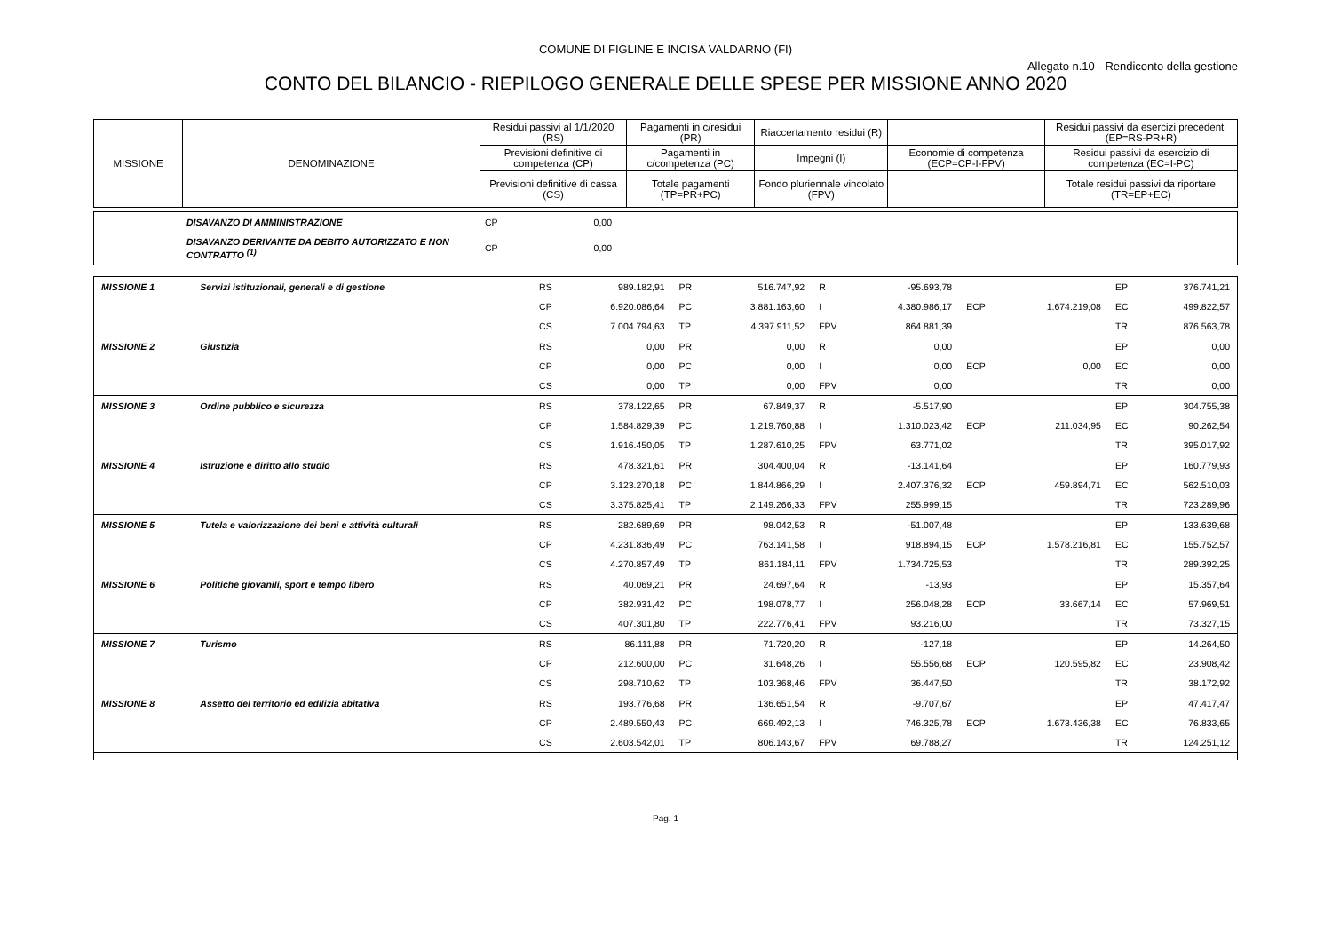COMUNE DI FIGLINE E INCISA VALDARNO (FI)
Allegato n.10 - Rendiconto della gestione
CONTO DEL BILANCIO - RIEPILOGO GENERALE DELLE SPESE PER MISSIONE ANNO 2020
| MISSIONE | DENOMINAZIONE | Residui passivi al 1/1/2020 (RS) | Pagamenti in c/residui (PR) | Riaccertamento residui (R) | | Residui passivi da esercizi precedenti (EP=RS-PR+R) |
| | | Previsioni definitive di competenza (CP) | Pagamenti in c/competenza (PC) | Impegni (I) | Economie di competenza (ECP=CP-I-FPV) | Residui passivi da esercizio di competenza (EC=I-PC) |
| | | Previsioni definitive di cassa (CS) | Totale pagamenti (TP=PR+PC) | Fondo pluriennale vincolato (FPV) | | Totale residui passivi da riportare (TR=EP+EC) |
| | DISAVANZO DI AMMINISTRAZIONE | CP | 0,00 | |
| | DISAVANZO DERIVANTE DA DEBITO AUTORIZZATO E NON CONTRATTO <sup>(1)</sup> | CP | 0,00 | |
| MISSIONE 1 | Servizi istituzionali, generali e di gestione | RS | 989.182,91 | PR | 516.747,92 | R | -95.693,78 | | | EP | 376.741,21 |
| | | CP | 6.920.086,64 | PC | 3.881.163,60 | I | 4.380.986,17 | ECP | 1.674.219,08 | EC | 499.822,57 |
| | | CS | 7.004.794,63 | TP | 4.397.911,52 | FPV | 864.881,39 | | | TR | 876.563,78 |
| MISSIONE 2 | Giustizia | RS | 0,00 | PR | 0,00 | R | 0,00 | | | EP | 0,00 |
| | | CP | 0,00 | PC | 0,00 | I | 0,00 | ECP | 0,00 | EC | 0,00 |
| | | CS | 0,00 | TP | 0,00 | FPV | 0,00 | | | TR | 0,00 |
| MISSIONE 3 | Ordine pubblico e sicurezza | RS | 378.122,65 | PR | 67.849,37 | R | -5.517,90 | | | EP | 304.755,38 |
| | | CP | 1.584.829,39 | PC | 1.219.760,88 | I | 1.310.023,42 | ECP | 211.034,95 | EC | 90.262,54 |
| | | CS | 1.916.450,05 | TP | 1.287.610,25 | FPV | 63.771,02 | | | TR | 395.017,92 |
| MISSIONE 4 | Istruzione e diritto allo studio | RS | 478.321,61 | PR | 304.400,04 | R | -13.141,64 | | | EP | 160.779,93 |
| | | CP | 3.123.270,18 | PC | 1.844.866,29 | I | 2.407.376,32 | ECP | 459.894,71 | EC | 562.510,03 |
| | | CS | 3.375.825,41 | TP | 2.149.266,33 | FPV | 255.999,15 | | | TR | 723.289,96 |
| MISSIONE 5 | Tutela e valorizzazione dei beni e attività culturali | RS | 282.689,69 | PR | 98.042,53 | R | -51.007,48 | | | EP | 133.639,68 |
| | | CP | 4.231.836,49 | PC | 763.141,58 | I | 918.894,15 | ECP | 1.578.216,81 | EC | 155.752,57 |
| | | CS | 4.270.857,49 | TP | 861.184,11 | FPV | 1.734.725,53 | | | TR | 289.392,25 |
| MISSIONE 6 | Politiche giovanili, sport e tempo libero | RS | 40.069,21 | PR | 24.697,64 | R | -13,93 | | | EP | 15.357,64 |
| | | CP | 382.931,42 | PC | 198.078,77 | I | 256.048,28 | ECP | 33.667,14 | EC | 57.969,51 |
| | | CS | 407.301,80 | TP | 222.776,41 | FPV | 93.216,00 | | | TR | 73.327,15 |
| MISSIONE 7 | Turismo | RS | 86.111,88 | PR | 71.720,20 | R | -127,18 | | | EP | 14.264,50 |
| | | CP | 212.600,00 | PC | 31.648,26 | I | 55.556,68 | ECP | 120.595,82 | EC | 23.908,42 |
| | | CS | 298.710,62 | TP | 103.368,46 | FPV | 36.447,50 | | | TR | 38.172,92 |
| MISSIONE 8 | Assetto del territorio ed edilizia abitativa | RS | 193.776,68 | PR | 136.651,54 | R | -9.707,67 | | | EP | 47.417,47 |
| | | CP | 2.489.550,43 | PC | 669.492,13 | I | 746.325,78 | ECP | 1.673.436,38 | EC | 76.833,65 |
| | | CS | 2.603.542,01 | TP | 806.143,67 | FPV | 69.788,27 | | | TR | 124.251,12 |
Pag. 1